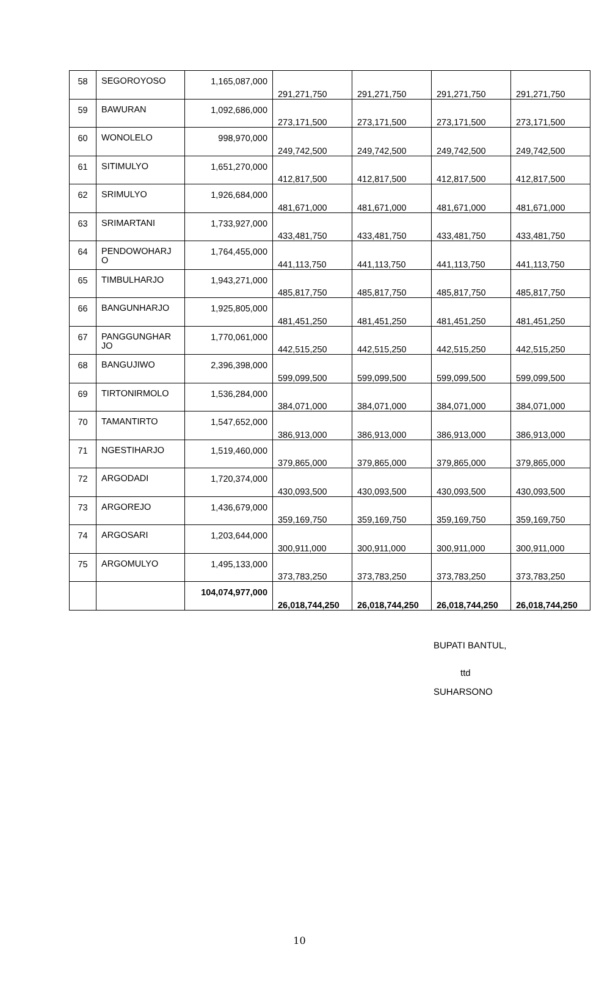| 58 | SEGOROYOSO | 1,165,087,000 | 291,271,750 | 291,271,750 | 291,271,750 | 291,271,750 |
| 59 | BAWURAN | 1,092,686,000 | 273,171,500 | 273,171,500 | 273,171,500 | 273,171,500 |
| 60 | WONOLELO | 998,970,000 | 249,742,500 | 249,742,500 | 249,742,500 | 249,742,500 |
| 61 | SITIMULYO | 1,651,270,000 | 412,817,500 | 412,817,500 | 412,817,500 | 412,817,500 |
| 62 | SRIMULYO | 1,926,684,000 | 481,671,000 | 481,671,000 | 481,671,000 | 481,671,000 |
| 63 | SRIMARTANI | 1,733,927,000 | 433,481,750 | 433,481,750 | 433,481,750 | 433,481,750 |
| 64 | PENDOWOHARJ O | 1,764,455,000 | 441,113,750 | 441,113,750 | 441,113,750 | 441,113,750 |
| 65 | TIMBULHARJO | 1,943,271,000 | 485,817,750 | 485,817,750 | 485,817,750 | 485,817,750 |
| 66 | BANGUNHARJO | 1,925,805,000 | 481,451,250 | 481,451,250 | 481,451,250 | 481,451,250 |
| 67 | PANGGUNGHAR JO | 1,770,061,000 | 442,515,250 | 442,515,250 | 442,515,250 | 442,515,250 |
| 68 | BANGUJIWO | 2,396,398,000 | 599,099,500 | 599,099,500 | 599,099,500 | 599,099,500 |
| 69 | TIRTONIRMOLO | 1,536,284,000 | 384,071,000 | 384,071,000 | 384,071,000 | 384,071,000 |
| 70 | TAMANTIRTO | 1,547,652,000 | 386,913,000 | 386,913,000 | 386,913,000 | 386,913,000 |
| 71 | NGESTIHARJO | 1,519,460,000 | 379,865,000 | 379,865,000 | 379,865,000 | 379,865,000 |
| 72 | ARGODADI | 1,720,374,000 | 430,093,500 | 430,093,500 | 430,093,500 | 430,093,500 |
| 73 | ARGOREJO | 1,436,679,000 | 359,169,750 | 359,169,750 | 359,169,750 | 359,169,750 |
| 74 | ARGOSARI | 1,203,644,000 | 300,911,000 | 300,911,000 | 300,911,000 | 300,911,000 |
| 75 | ARGOMULYO | 1,495,133,000 | 373,783,250 | 373,783,250 | 373,783,250 | 373,783,250 |
| | | 104,074,977,000 | 26,018,744,250 | 26,018,744,250 | 26,018,744,250 | 26,018,744,250 |
BUPATI BANTUL,
ttd
SUHARSONO
10